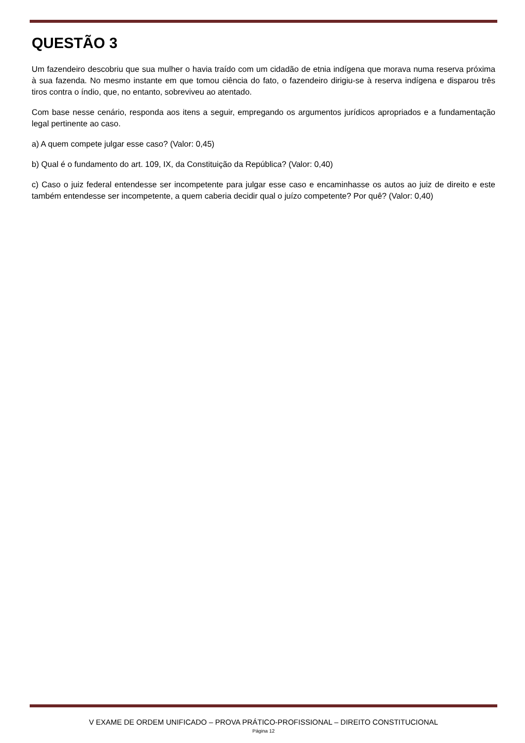QUESTÃO 3
Um fazendeiro descobriu que sua mulher o havia traído com um cidadão de etnia indígena que morava numa reserva próxima à sua fazenda. No mesmo instante em que tomou ciência do fato, o fazendeiro dirigiu-se à reserva indígena e disparou três tiros contra o índio, que, no entanto, sobreviveu ao atentado.
Com base nesse cenário, responda aos itens a seguir, empregando os argumentos jurídicos apropriados e a fundamentação legal pertinente ao caso.
a) A quem compete julgar esse caso? (Valor: 0,45)
b) Qual é o fundamento do art. 109, IX, da Constituição da República? (Valor: 0,40)
c) Caso o juiz federal entendesse ser incompetente para julgar esse caso e encaminhasse os autos ao juiz de direito e este também entendesse ser incompetente, a quem caberia decidir qual o juízo competente? Por quê? (Valor: 0,40)
V EXAME DE ORDEM UNIFICADO – PROVA PRÁTICO-PROFISSIONAL – DIREITO CONSTITUCIONAL
Página 12